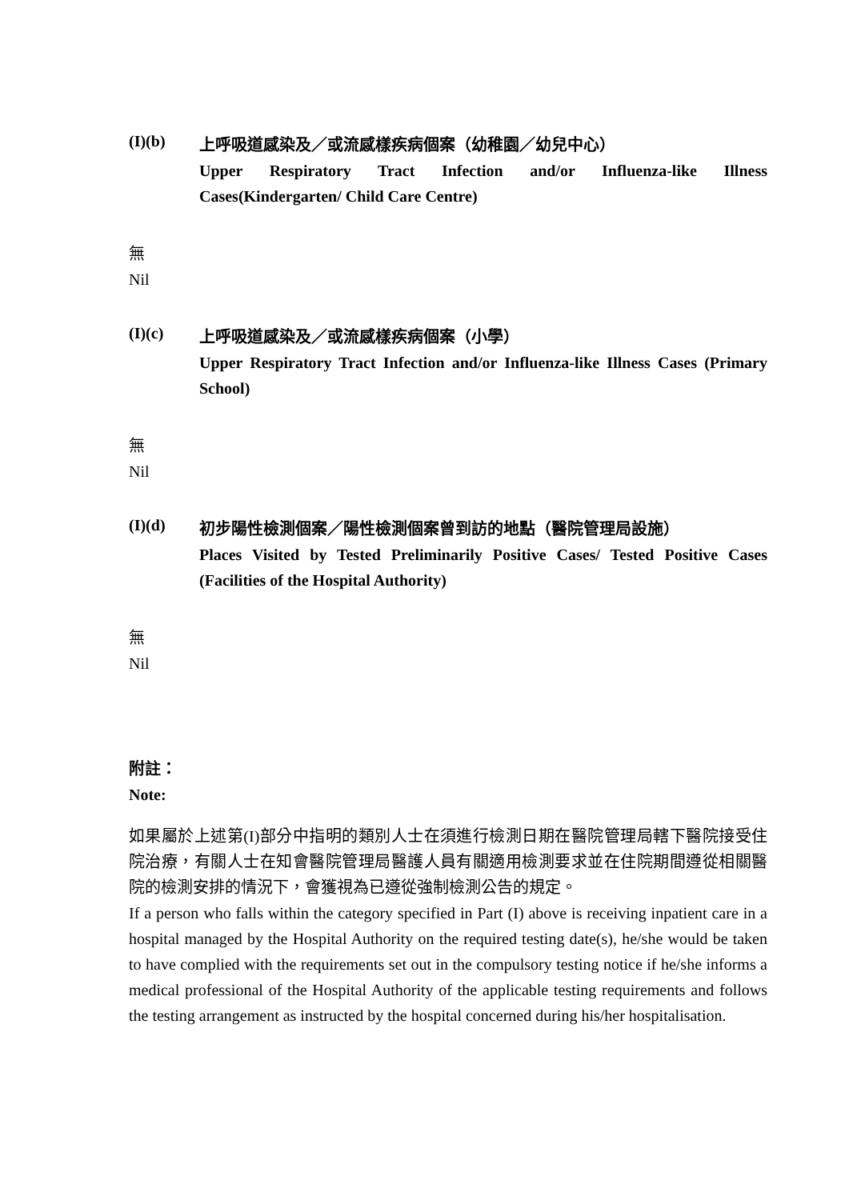(I)(b)
上呼吸道感染及／或流感樣疾病個案（幼稚園／幼兒中心）
Upper Respiratory Tract Infection and/or Influenza-like Illness Cases(Kindergarten/ Child Care Centre)
無
Nil
(I)(c)
上呼吸道感染及／或流感樣疾病個案（小學）
Upper Respiratory Tract Infection and/or Influenza-like Illness Cases (Primary School)
無
Nil
(I)(d)
初步陽性檢測個案／陽性檢測個案曾到訪的地點（醫院管理局設施）
Places Visited by Tested Preliminarily Positive Cases/ Tested Positive Cases (Facilities of the Hospital Authority)
無
Nil
附註：
Note:
如果屬於上述第(I)部分中指明的類別人士在須進行檢測日期在醫院管理局轄下醫院接受住院治療，有關人士在知會醫院管理局醫護人員有關適用檢測要求並在住院期間遵從相關醫院的檢測安排的情況下，會獲視為已遵從強制檢測公告的規定。
If a person who falls within the category specified in Part (I) above is receiving inpatient care in a hospital managed by the Hospital Authority on the required testing date(s), he/she would be taken to have complied with the requirements set out in the compulsory testing notice if he/she informs a medical professional of the Hospital Authority of the applicable testing requirements and follows the testing arrangement as instructed by the hospital concerned during his/her hospitalisation.